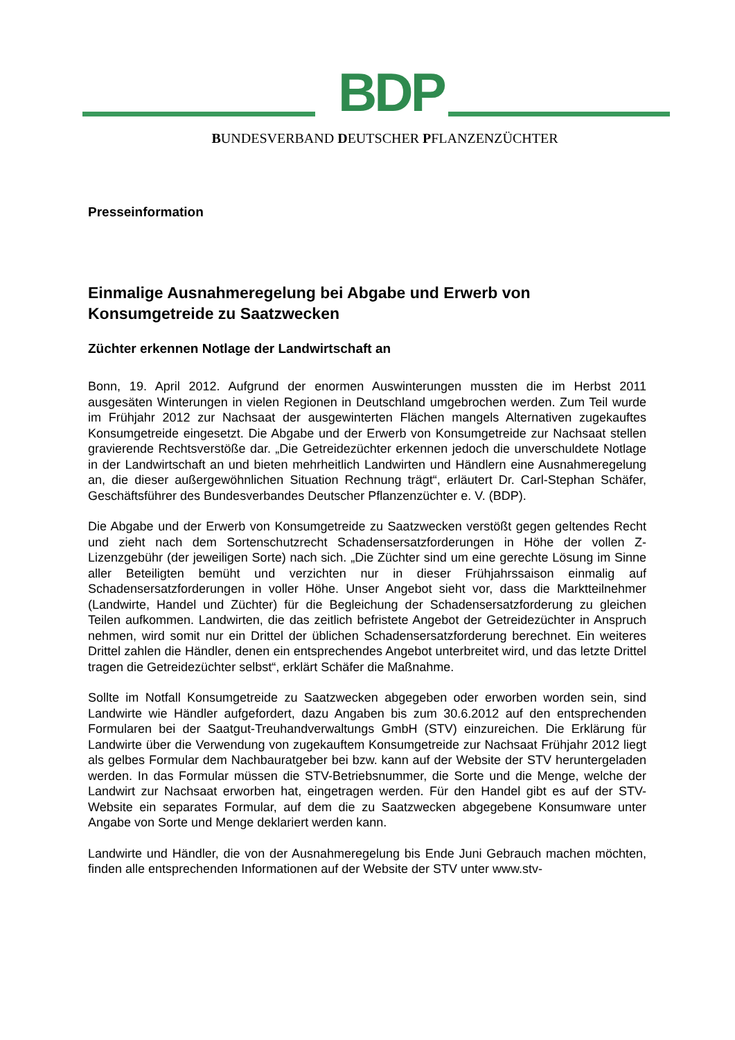BDP
BUNDESVERBAND DEUTSCHER PFLANZENZÜCHTER
Presseinformation
Einmalige Ausnahmeregelung bei Abgabe und Erwerb von Konsumgetreide zu Saatzwecken
Züchter erkennen Notlage der Landwirtschaft an
Bonn, 19. April 2012. Aufgrund der enormen Auswinterungen mussten die im Herbst 2011 ausgesäten Winterungen in vielen Regionen in Deutschland umgebrochen werden. Zum Teil wurde im Frühjahr 2012 zur Nachsaat der ausgewinterten Flächen mangels Alternativen zugekauftes Konsumgetreide eingesetzt. Die Abgabe und der Erwerb von Konsumgetreide zur Nachsaat stellen gravierende Rechtsverstöße dar. „Die Getreidezüchter erkennen jedoch die unverschuldete Notlage in der Landwirtschaft an und bieten mehrheitlich Landwirten und Händlern eine Ausnahmeregelung an, die dieser außergewöhnlichen Situation Rechnung trägt“, erläutert Dr. Carl-Stephan Schäfer, Geschäftsführer des Bundesverbandes Deutscher Pflanzenzüchter e. V. (BDP).
Die Abgabe und der Erwerb von Konsumgetreide zu Saatzwecken verstößt gegen geltendes Recht und zieht nach dem Sortenschutzrecht Schadensersatzforderungen in Höhe der vollen Z-Lizenzgebühr (der jeweiligen Sorte) nach sich. „Die Züchter sind um eine gerechte Lösung im Sinne aller Beteiligten bemüht und verzichten nur in dieser Frühjahrssaison einmalig auf Schadensersatzforderungen in voller Höhe. Unser Angebot sieht vor, dass die Marktteilnehmer (Landwirte, Handel und Züchter) für die Begleichung der Schadensersatzforderung zu gleichen Teilen aufkommen. Landwirten, die das zeitlich befristete Angebot der Getreidezüchter in Anspruch nehmen, wird somit nur ein Drittel der üblichen Schadensersatzforderung berechnet. Ein weiteres Drittel zahlen die Händler, denen ein entsprechendes Angebot unterbreitet wird, und das letzte Drittel tragen die Getreidezüchter selbst“, erklärt Schäfer die Maßnahme.
Sollte im Notfall Konsumgetreide zu Saatzwecken abgegeben oder erworben worden sein, sind Landwirte wie Händler aufgefordert, dazu Angaben bis zum 30.6.2012 auf den entsprechenden Formularen bei der Saatgut-Treuhandverwaltungs GmbH (STV) einzureichen. Die Erklärung für Landwirte über die Verwendung von zugekauftem Konsumgetreide zur Nachsaat Frühjahr 2012 liegt als gelbes Formular dem Nachbauratgeber bei bzw. kann auf der Website der STV heruntergeladen werden. In das Formular müssen die STV-Betriebsnummer, die Sorte und die Menge, welche der Landwirt zur Nachsaat erworben hat, eingetragen werden. Für den Handel gibt es auf der STV-Website ein separates Formular, auf dem die zu Saatzwecken abgegebene Konsumware unter Angabe von Sorte und Menge deklariert werden kann.
Landwirte und Händler, die von der Ausnahmeregelung bis Ende Juni Gebrauch machen möchten, finden alle entsprechenden Informationen auf der Website der STV unter www.stv-